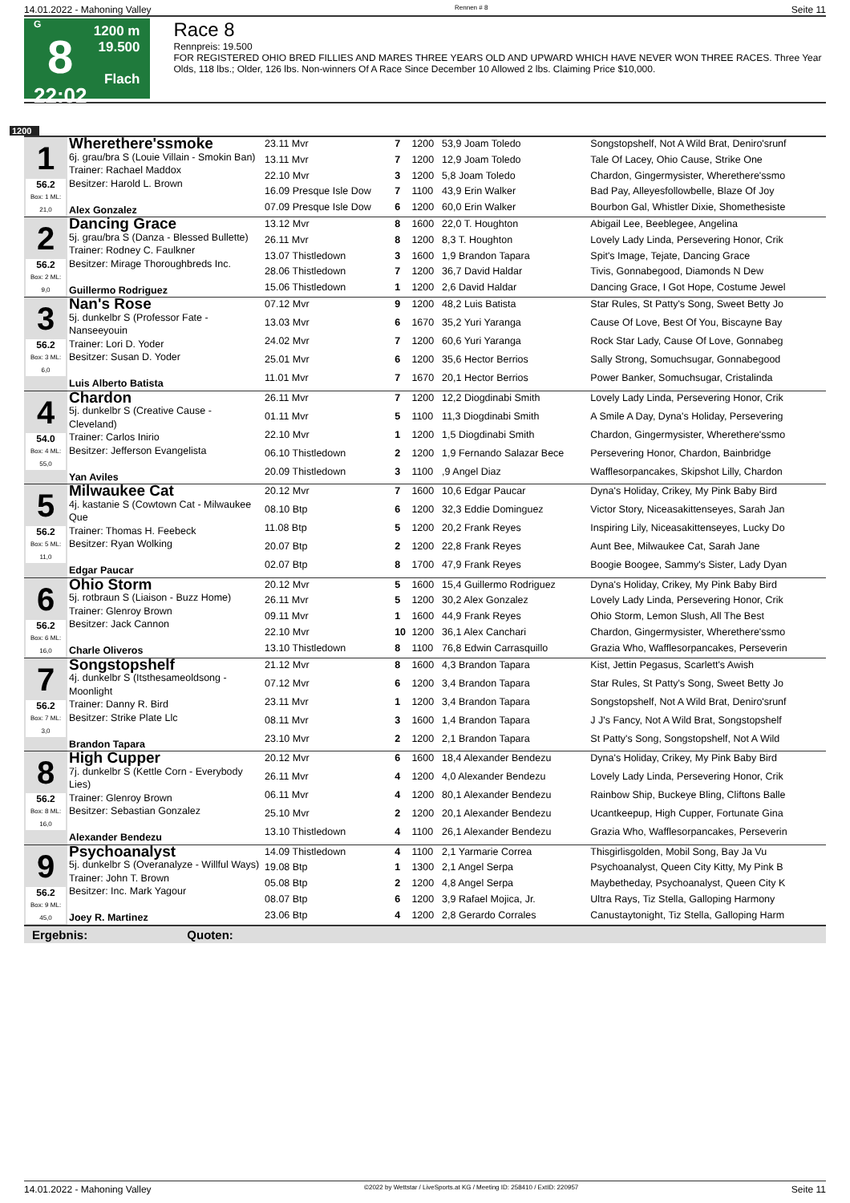14.01.2022 - Mahoning Valley Rennen # 8 Seite 11
G
8
22:02
1200 m
19.500
Flach
Race 8
Rennpreis: 19.500
FOR REGISTERED OHIO BRED FILLIES AND MARES THREE YEARS OLD AND UPWARD WHICH HAVE NEVER WON THREE RACES. Three Year Olds, 118 lbs.; Older, 126 lbs. Non-winners Of A Race Since December 10 Allowed 2 lbs. Claiming Price $10,000.
1200
| 1 56.2 Box: 1 ML: 21,0 | Wherethere'ssmoke 6j. grau/bra S (Louie Villain - Smokin Ban) Trainer: Rachael Maddox Besitzer: Harold L. Brown Alex Gonzalez | | | | | |
| | | 23.11 Mvr | 7 | 1200 | 53,9 Joam Toledo | Songstopshelf, Not A Wild Brat, Deniro'srunf |
| | | 13.11 Mvr | 7 | 1200 | 12,9 Joam Toledo | Tale Of Lacey, Ohio Cause, Strike One |
| | | 22.10 Mvr | 3 | 1200 | 5,8 Joam Toledo | Chardon, Gingermysister, Wherethere'ssmo |
| | | 16.09 Presque Isle Dow | 7 | 1100 | 43,9 Erin Walker | Bad Pay, Alleyesfollowbelle, Blaze Of Joy |
| | | 07.09 Presque Isle Dow | 6 | 1200 | 60,0 Erin Walker | Bourbon Gal, Whistler Dixie, Shomethesiste |
| 2 56.2 Box: 2 ML: 9,0 | Dancing Grace 5j. grau/bra S (Danza - Blessed Bullette) Trainer: Rodney C. Faulkner Besitzer: Mirage Thoroughbreds Inc. Guillermo Rodriguez | | | | | |
| | | 13.12 Mvr | 8 | 1600 | 22,0 T. Houghton | Abigail Lee, Beeblegee, Angelina |
| | | 26.11 Mvr | 8 | 1200 | 8,3 T. Houghton | Lovely Lady Linda, Persevering Honor, Crik |
| | | 13.07 Thistledown | 3 | 1600 | 1,9 Brandon Tapara | Spit's Image, Tejate, Dancing Grace |
| | | 28.06 Thistledown | 7 | 1200 | 36,7 David Haldar | Tivis, Gonnabegood, Diamonds N Dew |
| | | 15.06 Thistledown | 1 | 1200 | 2,6 David Haldar | Dancing Grace, I Got Hope, Costume Jewel |
| 3 56.2 Box: 3 ML: 6,0 | Nan's Rose 5j. dunkelbr S (Professor Fate - Nanseeyouin Trainer: Lori D. Yoder Besitzer: Susan D. Yoder Luis Alberto Batista | | | | | |
| | | 07.12 Mvr | 9 | 1200 | 48,2 Luis Batista | Star Rules, St Patty's Song, Sweet Betty Jo |
| | | 13.03 Mvr | 6 | 1670 | 35,2 Yuri Yaranga | Cause Of Love, Best Of You, Biscayne Bay |
| | | 24.02 Mvr | 7 | 1200 | 60,6 Yuri Yaranga | Rock Star Lady, Cause Of Love, Gonnabeg |
| | | 25.01 Mvr | 6 | 1200 | 35,6 Hector Berrios | Sally Strong, Somuchsugar, Gonnabegood |
| | | 11.01 Mvr | 7 | 1670 | 20,1 Hector Berrios | Power Banker, Somuchsugar, Cristalinda |
| 4 54.0 Box: 4 ML: 55,0 | Chardon 5j. dunkelbr S (Creative Cause - Cleveland) Trainer: Carlos Inirio Besitzer: Jefferson Evangelista Yan Aviles | | | | | |
| | | 26.11 Mvr | 7 | 1200 | 12,2 Diogdinabi Smith | Lovely Lady Linda, Persevering Honor, Crik |
| | | 01.11 Mvr | 5 | 1100 | 11,3 Diogdinabi Smith | A Smile A Day, Dyna's Holiday, Persevering |
| | | 22.10 Mvr | 1 | 1200 | 1,5 Diogdinabi Smith | Chardon, Gingermysister, Wherethere'ssmo |
| | | 06.10 Thistledown | 2 | 1200 | 1,9 Fernando Salazar Bece | Persevering Honor, Chardon, Bainbridge |
| | | 20.09 Thistledown | 3 | 1100 | ,9 Angel Diaz | Wafflesorpancakes, Skipshot Lilly, Chardon |
| 5 56.2 Box: 5 ML: 11,0 | Milwaukee Cat 4j. kastanie S (Cowtown Cat - Milwaukee Que Trainer: Thomas H. Feebeck Besitzer: Ryan Wolking Edgar Paucar | | | | | |
| | | 20.12 Mvr | 7 | 1600 | 10,6 Edgar Paucar | Dyna's Holiday, Crikey, My Pink Baby Bird |
| | | 08.10 Btp | 6 | 1200 | 32,3 Eddie Dominguez | Victor Story, Niceasakittenseyes, Sarah Jan |
| | | 11.08 Btp | 5 | 1200 | 20,2 Frank Reyes | Inspiring Lily, Niceasakittenseyes, Lucky Do |
| | | 20.07 Btp | 2 | 1200 | 22,8 Frank Reyes | Aunt Bee, Milwaukee Cat, Sarah Jane |
| | | 02.07 Btp | 8 | 1700 | 47,9 Frank Reyes | Boogie Boogee, Sammy's Sister, Lady Dyan |
| 6 56.2 Box: 6 ML: 16,0 | Ohio Storm 5j. rotbraun S (Liaison - Buzz Home) Trainer: Glenroy Brown Besitzer: Jack Cannon Charle Oliveros | | | | | |
| | | 20.12 Mvr | 5 | 1600 | 15,4 Guillermo Rodriguez | Dyna's Holiday, Crikey, My Pink Baby Bird |
| | | 26.11 Mvr | 5 | 1200 | 30,2 Alex Gonzalez | Lovely Lady Linda, Persevering Honor, Crik |
| | | 09.11 Mvr | 1 | 1600 | 44,9 Frank Reyes | Ohio Storm, Lemon Slush, All The Best |
| | | 22.10 Mvr | 10 | 1200 | 36,1 Alex Canchari | Chardon, Gingermysister, Wherethere'ssmo |
| | | 13.10 Thistledown | 8 | 1100 | 76,8 Edwin Carrasquillo | Grazia Who, Wafflesorpancakes, Perseverin |
| 7 56.2 Box: 7 ML: 3,0 | Songstopshelf 4j. dunkelbr S (Itsthesameoldsong - Moonlight Trainer: Danny R. Bird Besitzer: Strike Plate Llc Brandon Tapara | | | | | |
| | | 21.12 Mvr | 8 | 1600 | 4,3 Brandon Tapara | Kist, Jettin Pegasus, Scarlett's Awish |
| | | 07.12 Mvr | 6 | 1200 | 3,4 Brandon Tapara | Star Rules, St Patty's Song, Sweet Betty Jo |
| | | 23.11 Mvr | 1 | 1200 | 3,4 Brandon Tapara | Songstopshelf, Not A Wild Brat, Deniro'srunf |
| | | 08.11 Mvr | 3 | 1600 | 1,4 Brandon Tapara | J J's Fancy, Not A Wild Brat, Songstopshelf |
| | | 23.10 Mvr | 2 | 1200 | 2,1 Brandon Tapara | St Patty's Song, Songstopshelf, Not A Wild |
| 8 56.2 Box: 8 ML: 16,0 | High Cupper 7j. dunkelbr S (Kettle Corn - Everybody Lies) Trainer: Glenroy Brown Besitzer: Sebastian Gonzalez Alexander Bendezu | | | | | |
| | | 20.12 Mvr | 6 | 1600 | 18,4 Alexander Bendezu | Dyna's Holiday, Crikey, My Pink Baby Bird |
| | | 26.11 Mvr | 4 | 1200 | 4,0 Alexander Bendezu | Lovely Lady Linda, Persevering Honor, Crik |
| | | 06.11 Mvr | 4 | 1200 | 80,1 Alexander Bendezu | Rainbow Ship, Buckeye Bling, Cliftons Balle |
| | | 25.10 Mvr | 2 | 1200 | 20,1 Alexander Bendezu | Ucantkeepup, High Cupper, Fortunate Gina |
| | | 13.10 Thistledown | 4 | 1100 | 26,1 Alexander Bendezu | Grazia Who, Wafflesorpancakes, Perseverin |
| 9 56.2 Box: 9 ML: 45,0 | Psychoanalyst 5j. dunkelbr S (Overanalyze - Willful Ways) Trainer: John T. Brown Besitzer: Inc. Mark Yagour Joey R. Martinez | | | | | |
| | | 14.09 Thistledown | 4 | 1100 | 2,1 Yarmarie Correa | Thisgirlisgolden, Mobil Song, Bay Ja Vu |
| | | 19.08 Btp | 1 | 1300 | 2,1 Angel Serpa | Psychoanalyst, Queen City Kitty, My Pink B |
| | | 05.08 Btp | 2 | 1200 | 4,8 Angel Serpa | Maybetheday, Psychoanalyst, Queen City K |
| | | 08.07 Btp | 6 | 1200 | 3,9 Rafael Mojica, Jr. | Ultra Rays, Tiz Stella, Galloping Harmony |
| | | 23.06 Btp | 4 | 1200 | 2,8 Gerardo Corrales | Canustaytonight, Tiz Stella, Galloping Harm |
Ergebnis: Quoten:
14.01.2022 - Mahoning Valley ©2022 by Wettstar / LiveSports.at KG / Meeting ID: 258410 / ExtID: 220957 Seite 11